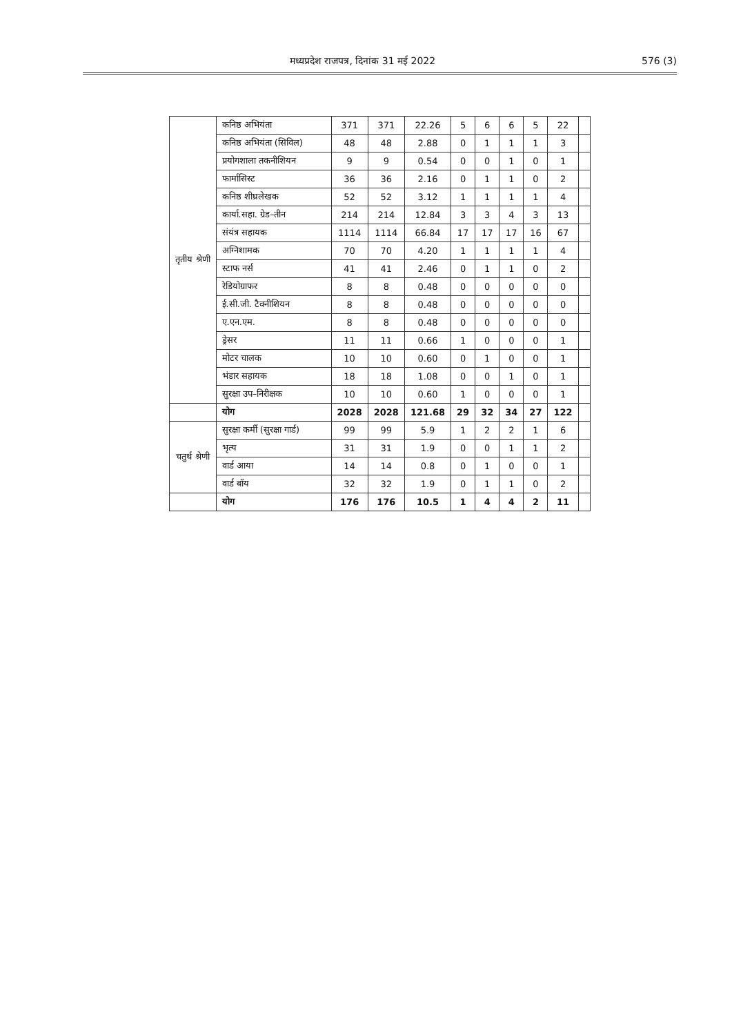मध्यप्रदेश राजपत्र, दिनांक 31 मई 2022 576 (3)
| तृतीय श्रेणी | कनिष्ठ अभियंता | 371 | 371 | 22.26 | 5 | 6 | 6 | 5 | 22 | |
| | कनिष्ठ अभियंता (सिविल) | 48 | 48 | 2.88 | 0 | 1 | 1 | 1 | 3 | |
| | प्रयोगशाला तकनीशियन | 9 | 9 | 0.54 | 0 | 0 | 1 | 0 | 1 | |
| | फार्मासिस्ट | 36 | 36 | 2.16 | 0 | 1 | 1 | 0 | 2 | |
| | कनिष्ठ शीघ्रलेखक | 52 | 52 | 3.12 | 1 | 1 | 1 | 1 | 4 | |
| | कार्या.सहा. ग्रेड–तीन | 214 | 214 | 12.84 | 3 | 3 | 4 | 3 | 13 | |
| | संयंत्र सहायक | 1114 | 1114 | 66.84 | 17 | 17 | 17 | 16 | 67 | |
| | अग्निशामक | 70 | 70 | 4.20 | 1 | 1 | 1 | 1 | 4 | |
| | स्टाफ नर्स | 41 | 41 | 2.46 | 0 | 1 | 1 | 0 | 2 | |
| | रेडियोग्राफर | 8 | 8 | 0.48 | 0 | 0 | 0 | 0 | 0 | |
| | ई.सी.जी. टैक्नीशियन | 8 | 8 | 0.48 | 0 | 0 | 0 | 0 | 0 | |
| | ए.एन.एम. | 8 | 8 | 0.48 | 0 | 0 | 0 | 0 | 0 | |
| | ड्रेसर | 11 | 11 | 0.66 | 1 | 0 | 0 | 0 | 1 | |
| | मोटर चालक | 10 | 10 | 0.60 | 0 | 1 | 0 | 0 | 1 | |
| | भंडार सहायक | 18 | 18 | 1.08 | 0 | 0 | 1 | 0 | 1 | |
| | सुरक्षा उप–निरीक्षक | 10 | 10 | 0.60 | 1 | 0 | 0 | 0 | 1 | |
| | योग | 2028 | 2028 | 121.68 | 29 | 32 | 34 | 27 | 122 | |
| चतुर्थ श्रेणी | सुरक्षा कर्मी (सुरक्षा गार्ड) | 99 | 99 | 5.9 | 1 | 2 | 2 | 1 | 6 | |
| | भृत्य | 31 | 31 | 1.9 | 0 | 0 | 1 | 1 | 2 | |
| | वार्ड आया | 14 | 14 | 0.8 | 0 | 1 | 0 | 0 | 1 | |
| | वार्ड बॉय | 32 | 32 | 1.9 | 0 | 1 | 1 | 0 | 2 | |
| | योग | 176 | 176 | 10.5 | 1 | 4 | 4 | 2 | 11 | |